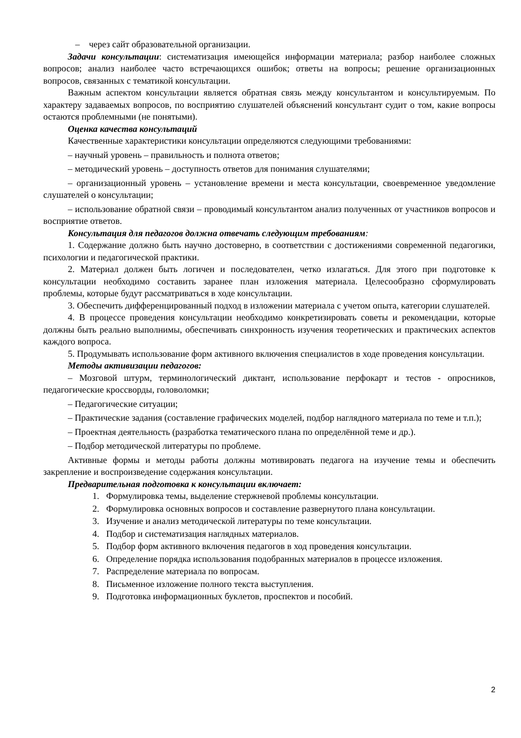– через сайт образовательной организации.
Задачи консультации: систематизация имеющейся информации материала; разбор наиболее сложных вопросов; анализ наиболее часто встречающихся ошибок; ответы на вопросы; решение организационных вопросов, связанных с тематикой консультации.
Важным аспектом консультации является обратная связь между консультантом и консультируемым. По характеру задаваемых вопросов, по восприятию слушателей объяснений консультант судит о том, какие вопросы остаются проблемными (не понятыми).
Оценка качества консультаций
Качественные характеристики консультации определяются следующими требованиями:
– научный уровень – правильность и полнота ответов;
– методический уровень – доступность ответов для понимания слушателями;
– организационный уровень – установление времени и места консультации, своевременное уведомление слушателей о консультации;
– использование обратной связи – проводимый консультантом анализ полученных от участников вопросов и восприятие ответов.
Консультация для педагогов должна отвечать следующим требованиям:
1. Содержание должно быть научно достоверно, в соответствии с достижениями современной педагогики, психологии и педагогической практики.
2. Материал должен быть логичен и последователен, четко излагаться. Для этого при подготовке к консультации необходимо составить заранее план изложения материала. Целесообразно сформулировать проблемы, которые будут рассматриваться в ходе консультации.
3. Обеспечить дифференцированный подход в изложении материала с учетом опыта, категории слушателей.
4. В процессе проведения консультации необходимо конкретизировать советы и рекомендации, которые должны быть реально выполнимы, обеспечивать синхронность изучения теоретических и практических аспектов каждого вопроса.
5. Продумывать использование форм активного включения специалистов в ходе проведения консультации.
Методы активизации педагогов:
– Мозговой штурм, терминологический диктант, использование перфокарт и тестов - опросников, педагогические кроссворды, головоломки;
– Педагогические ситуации;
– Практические задания (составление графических моделей, подбор наглядного материала по теме и т.п.);
– Проектная деятельность (разработка тематического плана по определённой теме и др.).
– Подбор методической литературы по проблеме.
Активные формы и методы работы должны мотивировать педагога на изучение темы и обеспечить закрепление и воспроизведение содержания консультации.
Предварительная подготовка к консультации включает:
1. Формулировка темы, выделение стержневой проблемы консультации.
2. Формулировка основных вопросов и составление развернутого плана консультации.
3. Изучение и анализ методической литературы по теме консультации.
4. Подбор и систематизация наглядных материалов.
5. Подбор форм активного включения педагогов в ход проведения консультации.
6. Определение порядка использования подобранных материалов в процессе изложения.
7. Распределение материала по вопросам.
8. Письменное изложение полного текста выступления.
9. Подготовка информационных буклетов, проспектов и пособий.
2